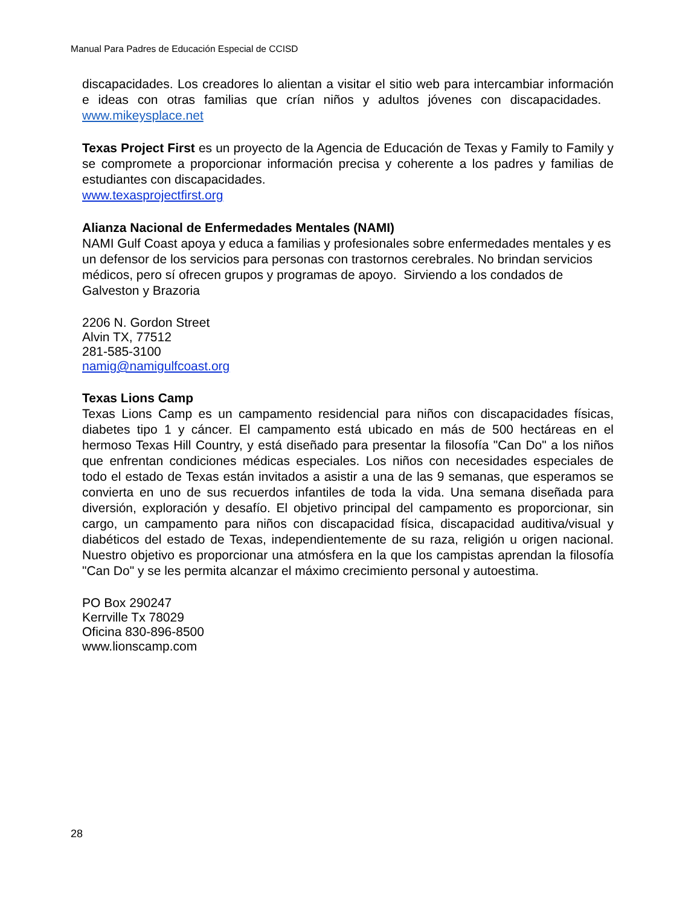Manual Para Padres de Educación Especial de CCISD
discapacidades. Los creadores lo alientan a visitar el sitio web para intercambiar información e ideas con otras familias que crían niños y adultos jóvenes con discapacidades. www.mikeysplace.net
Texas Project First es un proyecto de la Agencia de Educación de Texas y Family to Family y se compromete a proporcionar información precisa y coherente a los padres y familias de estudiantes con discapacidades.
www.texasprojectfirst.org
Alianza Nacional de Enfermedades Mentales (NAMI)
NAMI Gulf Coast apoya y educa a familias y profesionales sobre enfermedades mentales y es un defensor de los servicios para personas con trastornos cerebrales. No brindan servicios médicos, pero sí ofrecen grupos y programas de apoyo. Sirviendo a los condados de Galveston y Brazoria
2206 N. Gordon Street
Alvin TX, 77512
281-585-3100
namig@namigulfcoast.org
Texas Lions Camp
Texas Lions Camp es un campamento residencial para niños con discapacidades físicas, diabetes tipo 1 y cáncer. El campamento está ubicado en más de 500 hectáreas en el hermoso Texas Hill Country, y está diseñado para presentar la filosofía "Can Do" a los niños que enfrentan condiciones médicas especiales. Los niños con necesidades especiales de todo el estado de Texas están invitados a asistir a una de las 9 semanas, que esperamos se convierta en uno de sus recuerdos infantiles de toda la vida. Una semana diseñada para diversión, exploración y desafío. El objetivo principal del campamento es proporcionar, sin cargo, un campamento para niños con discapacidad física, discapacidad auditiva/visual y diabéticos del estado de Texas, independientemente de su raza, religión u origen nacional. Nuestro objetivo es proporcionar una atmósfera en la que los campistas aprendan la filosofía "Can Do" y se les permita alcanzar el máximo crecimiento personal y autoestima.
PO Box 290247
Kerrville Tx 78029
Oficina 830-896-8500
www.lionscamp.com
28